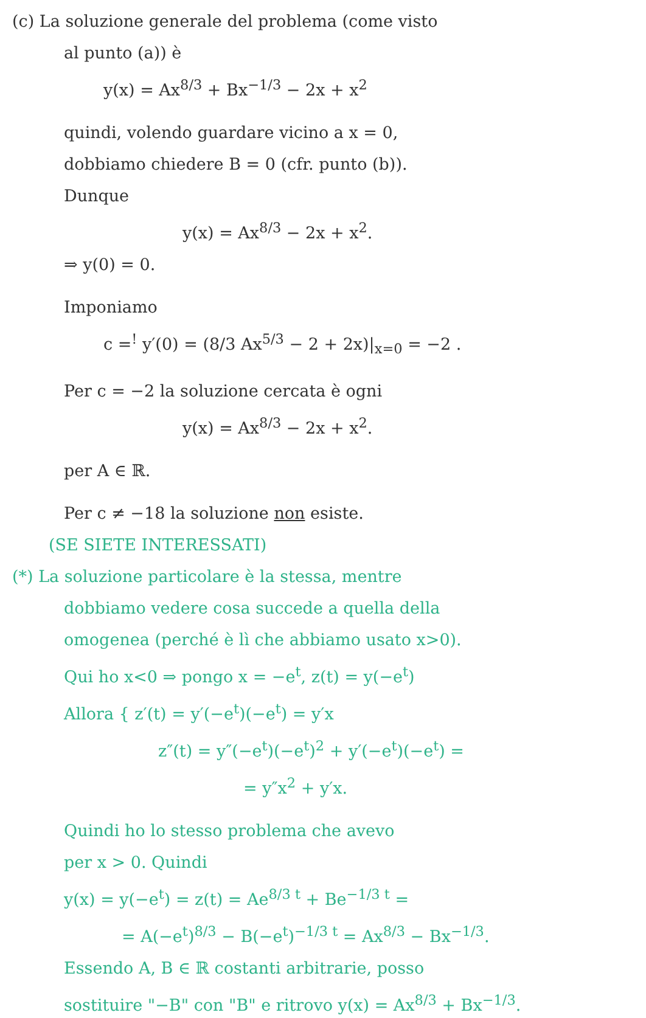(c) La soluzione generale del problema (come visto
al punto (a)) è
y(x) = Ax<sup>8/3</sup> + Bx<sup>−1/3</sup> − 2x + x<sup>2</sup>
quindi, volendo guardare vicino a x = 0,
dobbiamo chiedere B = 0 (cfr. punto (b)).
Dunque
y(x) = Ax<sup>8/3</sup> − 2x + x<sup>2</sup>.
⇒ y(0) = 0.
Imponiamo
c =<sup>!</sup> y′(0) = (8/3 Ax<sup>5/3</sup> − 2 + 2x)|<sub>x=0</sub> = −2 .
Per c = −2 la soluzione cercata è ogni
y(x) = Ax<sup>8/3</sup> − 2x + x<sup>2</sup>.
per A ∈ ℝ.
Per c ≠ −18 la soluzione non esiste.
(SE SIETE INTERESSATI)
(*) La soluzione particolare è la stessa, mentre
dobbiamo vedere cosa succede a quella della
omogenea (perché è lì che abbiamo usato x>0).
Qui ho x<0 ⇒ pongo x = −e<sup>t</sup>, z(t) = y(−e<sup>t</sup>)
Allora { z′(t) = y′(−e<sup>t</sup>)(−e<sup>t</sup>) = y′x
z″(t) = y″(−e<sup>t</sup>)(−e<sup>t</sup>)<sup>2</sup> + y′(−e<sup>t</sup>)(−e<sup>t</sup>) =
= y″x<sup>2</sup> + y′x.
Quindi ho lo stesso problema che avevo
per x > 0. Quindi
y(x) = y(−e<sup>t</sup>) = z(t) = Ae<sup>8/3 t</sup> + Be<sup>−1/3 t</sup> =
= A(−e<sup>t</sup>)<sup>8/3</sup> − B(−e<sup>t</sup>)<sup>−1/3 t</sup> = Ax<sup>8/3</sup> − Bx<sup>−1/3</sup>.
Essendo A, B ∈ ℝ costanti arbitrarie, posso
sostituire "−B" con "B" e ritrovo y(x) = Ax<sup>8/3</sup> + Bx<sup>−1/3</sup>.